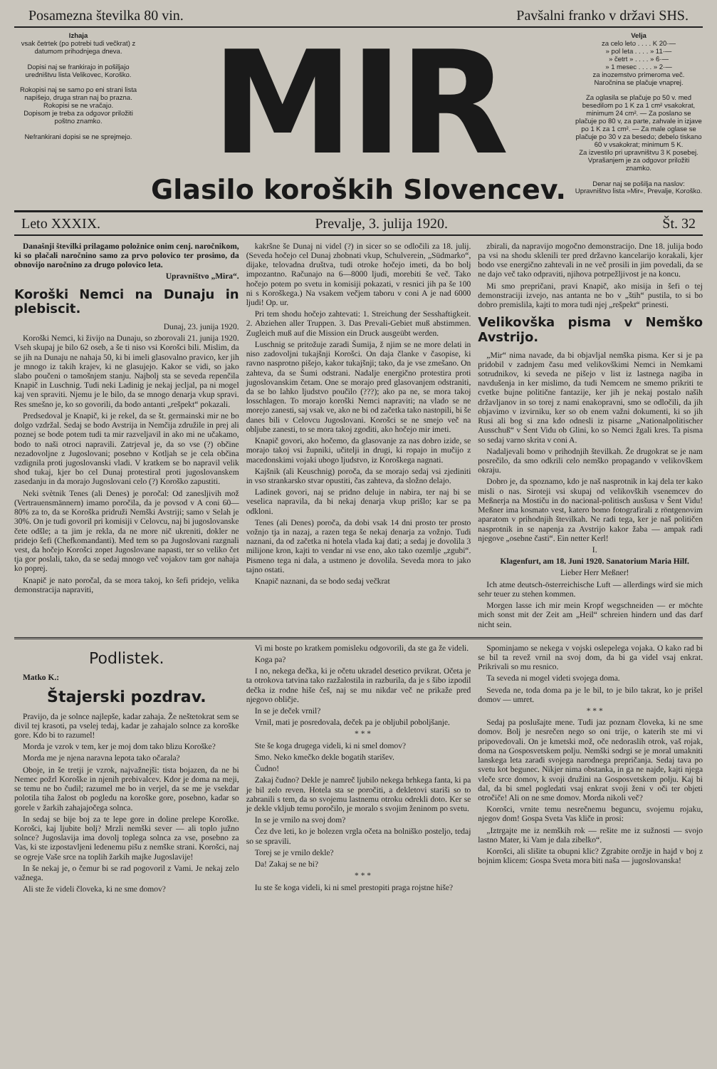Posamezna številka 80 vin. Pavšalni franko v državi SHS.
Izhaja
vsak četrtek (po potrebi tudi večkrat) z datumom prihodnjega dneva.
Dopisi naj se frankirajo in pošiljajo uredništvu lista Velikovec, Koroško.
Rokopisi naj se samo po eni strani lista napišejo, druga stran naj bo prazna.
Rokopisi se ne vračajo.
Dopisom je treba za odgovor priložiti poštno znamko.
Nefrankirani dopisi se ne sprejmejo.
MIR
Glasilo koroških Slovencev.
Velja
za celo leto . . . . K 20·—
» pol leta . . . . » 11·—
» četrt » . . . . » 6·—
» 1 mesec . . . . » 2·—
za inozemstvo primeroma več.
Naročnina se plačuje vnaprej.
Za oglasila se plačuje po 50 v. med besedilom po 1 K za 1 cm² vsakokrat, minimum 24 cm². — Za poslano se plačuje po 80 v, za parte, zahvale in izjave po 1 K za 1 cm². — Za male oglase se plačuje po 30 v za besedo; debelo tiskano 60 v vsakokrat; minimum 5 K.
Za izvestilo pri upravništvu 3 K posebej.
Vprašanjem je za odgovor priložiti znamko.
Denar naj se pošilja na naslov: Upravništvo lista »Mir«, Prevalje, Koroško.
Leto XXXIX. Prevalje, 3. julija 1920. Št. 32
Današnji številki prilagamo položnice onim cenj. naročnikom, ki so plačali naročnino samo za prvo polovico ter prosimo, da obnovijo naročnino za drugo polovico leta.
Upravništvo „Mira“.
Koroški Nemci na Dunaju in plebiscit.
Dunaj, 23. junija 1920.
Koroški Nemci, ki živijo na Dunaju, so zborovali 21. junija 1920. Vseh skupaj je bilo 62 oseb, a še ti niso vsi Korošci bili. Mislim, da se jih na Dunaju ne nahaja 50, ki bi imeli glasovalno pravico, ker jih je mnogo iz takih krajev, ki ne glasujejo. Kakor se vidi, so jako slabo poučeni o tamošnjem stanju. Najbolj sta se seveda repenčila Knapič in Luschnig. Tudi neki Ladinig je nekaj jecljal, pa ni mogel kaj ven spraviti. Njemu je le bilo, da se mnogo denarja vkup spravi. Res smešno je, ko so govorili, da bodo antanti „rešpekt“ pokazali.
Predsedoval je Knapič, ki je rekel, da se št. germainski mir ne bo dolgo vzdržal. Sedaj se bodo Avstrija in Nemčija združile in prej ali poznej se bode potem tudi ta mir razveljavil in ako mi ne učakamo, bodo to naši otroci napravili. Zatrjeval je, da so vse (?) občine nezadovoljne z Jugoslovani; posebno v Kotljah se je cela občina vzdignila proti jugoslovanski vladi. V kratkem se bo napravil velik shod tukaj, kjer bo cel Dunaj protestiral proti jugoslovanskem zasedanju in da morajo Jugoslovani celo (?) Koroško zapustiti.
Neki svètnik Tenes (ali Denes) je poročal: Od zanesljivih mož (Vertrauensmännern) imamo poročila, da je povsod v A coni 60—80% za to, da se Koroška pridruži Nemški Avstriji; samo v Selah je 30%. On je tudi govoril pri komisiji v Celovcu, naj bi jugoslovanske čete odšle; a ta jim je rekla, da ne more nič ukreniti, dokler ne pridejo šefi (Chefkomandanti). Med tem so pa Jugoslovani razgnali vest, da hočejo Korošci zopet Jugoslovane napasti, ter so veliko čet tja gor poslali, tako, da se sedaj mnogo več vojakov tam gor nahaja ko poprej.
Knapič je nato poročal, da se mora takoj, ko šefi pridejo, velika demonstracija napraviti,
kakršne še Dunaj ni videl (?) in sicer so se odločili za 18. julij. (Seveda hočejo cel Dunaj zbobnati vkup, Schulverein, „Südmarko“, dijake, telovadna društva, tudi otroke hočejo imeti, da bo bolj impozantno. Računajo na 6—8000 ljudi, morebiti še več. Tako hočejo potem po svetu in komisiji pokazati, v resnici jih pa še 100 ni s Koroškega.) Na vsakem večjem taboru v coni A je nad 6000 ljudi! Op. ur.
Pri tem shodu hočejo zahtevati: 1. Streichung der Sesshaftigkeit. 2. Abziehen aller Truppen. 3. Das Prevali-Gebiet muß abstimmen. Zugleich muß auf die Mission ein Druck ausgeübt werden.
Luschnig se pritožuje zaradi Šumija, ž njim se ne more delati in niso zadovoljni tukajšnji Korošci. On daja članke v časopise, ki ravno nasprotno pišejo, kakor tukajšnji; tako, da je vse zmešano. On zahteva, da se Šumi odstrani. Nadalje energično protestira proti jugoslovanskim četam. One se morajo pred glasovanjem odstraniti, da se bo lahko ljudstvo poučilo (???); ako pa ne, se mora takoj losschlagen. To morajo koroški Nemci napraviti; na vlado se ne morejo zanesti, saj vsak ve, ako ne bi od začetka tako nastopili, bi še danes bili v Celovcu Jugoslovani. Korošci se ne smejo več na obljube zanesti, to se mora takoj zgoditi, ako hočejo mir imeti.
Knapič govori, ako hočemo, da glasovanje za nas dobro izide, se morajo takoj vsi župniki, učitelji in drugi, ki ropajo in mučijo z macedonskimi vojaki ubogo ljudstvo, iz Koroškega nagnati.
Kajšnik (ali Keuschnig) poroča, da se morajo sedaj vsi zjediniti in vso strankarsko stvar opustiti, čas zahteva, da složno delajo.
Ladinek govori, naj se pridno deluje in nabira, ter naj bi se veselica napravila, da bi nekaj denarja vkup prišlo; kar se pa odkloni.
Tenes (ali Denes) poroča, da dobi vsak 14 dni prosto ter prosto vožnjo tja in nazaj, a razen tega še nekaj denarja za vožnjo. Tudi naznani, da od začetka ni hotela vlada kaj dati; a sedaj je dovolila 3 milijone kron, kajti to vendar ni vse eno, ako tako ozemlje „zgubi“. Pismeno tega ni dala, a ustmeno je dovolila. Seveda mora to jako tajno ostati.
Knapič naznani, da se bodo sedaj večkrat
zbirali, da napravijo mogočno demonstracijo. Dne 18. julija bodo pa vsi na shodu sklenili ter pred državno kancelarijo korakali, kjer bodo vse energično zahtevali in ne več prosili in jim povedali, da se ne dajo več tako odpraviti, njihova potrpežljivost je na koncu.
Mi smo prepričani, pravi Knapič, ako misija in šefi o tej demonstraciji izvejo, nas antanta ne bo v „štih“ pustila, to si bo dobro premislila, kajti to mora tudi njej „rešpekt“ prinesti.
Velikovška pisma v Nemško Avstrijo.
„Mir“ nima navade, da bi objavljal nemška pisma. Ker si je pa pridobil v zadnjem času med velikovškimi Nemci in Nemkami sotrudnikov, ki seveda ne pišejo v list iz lastnega nagiba in navdušenja in ker mislimo, da tudi Nemcem ne smemo prikriti te cvetke bujne politične fantazije, ker jih je nekaj postalo naših državljanov in so torej z nami enakopravni, smo se odločili, da jih objavimo v izvirniku, ker so ob enem važni dokumenti, ki so jih Rusi ali bog si zna kdo odnesli iz pisarne „Nationalpolitischer Ausschuß“ v Šent Vidu ob Glini, ko so Nemci žgali kres. Ta pisma so sedaj varno skrita v coni A.
Nadaljevali bomo v prihodnjih številkah. Že drugokrat se je nam posrečilo, da smo odkrili celo nemško propagando v velikovškem okraju.
Dobro je, da spoznamo, kdo je naš nasprotnik in kaj dela ter kako misli o nas. Siroteji vsi skupaj od velikovških vsenemcev do Meßnerja na Mostiču in do nacional-politisch ausšusa v Šent Vidu! Meßner ima kosmato vest, katero bomo fotografirali z röntgenovim aparatom v prihodnjih številkah. Ne radi tega, ker je naš političen nasprotnik in se napenja za Avstrijo kakor žaba — ampak radi njegove „osebne časti“. Ein netter Kerl!
I.
Klagenfurt, am 18. Juni 1920. Sanatorium Maria Hilf.
Lieber Herr Meßner!
Ich atme deutsch-österreichische Luft — allerdings wird sie mich sehr teuer zu stehen kommen.
Morgen lasse ich mir mein Kropf wegschneiden — er möchte mich sonst mit der Zeit am „Heil“ schreien hindern und das darf nicht sein.
Podlistek.
Matko K.:
Štajerski pozdrav.
Pravijo, da je solnce najlepše, kadar zahaja. Že neštetokrat sem se divil tej krasoti, pa vselej tedaj, kadar je zahajalo solnce za koroške gore. Kdo bi to razumel!
Morda je vzrok v tem, ker je moj dom tako blizu Koroške?
Morda me je njena naravna lepota tako očarala?
Oboje, in še tretji je vzrok, najvažnejši: tista bojazen, da ne bi Nemec požrl Koroške in njenih prebivalcev. Kdor je doma na meji, se temu ne bo čudil; razumel me bo in verjel, da se me je vsekdar polotila tiha žalost ob pogledu na koroške gore, posebno, kadar so gorele v žarkih zahajajočega solnca.
In sedaj se bije boj za te lepe gore in doline prelepe Koroške. Korošci, kaj ljubite bolj? Mrzli nemški sever — ali toplo južno solnce? Jugoslavija ima dovolj toplega solnca za vse, posebno za Vas, ki ste izpostavljeni ledenemu pišu z nemške strani. Korošci, naj se ogreje Vaše srce na toplih žarkih majke Jugoslavije!
In še nekaj je, o čemur bi se rad pogovoril z Vami. Je nekaj zelo važnega.
Ali ste že videli človeka, ki ne sme domov?
Vi mi boste po kratkem pomisleku odgovorili, da ste ga že videli.
Koga pa?
I no, nekega dečka, ki je očetu ukradel desetico prvikrat. Očeta je ta otrokova tatvina tako razžalostila in razburila, da je s šibo izpodil dečka iz rodne hiše češ, naj se mu nikdar več ne prikaže pred njegovo obličje.
In se je deček vrnil?
Vrnil, mati je posredovala, deček pa je obljubil poboljšanje.
* * *
Ste še koga drugega videli, ki ni smel domov?
Smo. Neko kmečko dekle bogatih starišev.
Čudno!
Zakaj čudno? Dekle je namreč ljubilo nekega brhkega fanta, ki pa je bil zelo reven. Hotela sta se poročiti, a dekletovi stariši so to zabranili s tem, da so svojemu lastnemu otroku odrekli doto. Ker se je dekle vkljub temu poročilo, je moralo s svojim ženinom po svetu.
In se je vrnilo na svoj dom?
Čez dve leti, ko je bolezen vrgla očeta na bolniško posteljo, tedaj so se spravili.
Torej se je vrnilo dekle?
Da! Zakaj se ne bi?
* * *
Iu ste še koga videli, ki ni smel prestopiti praga rojstne hiše?
Spominjamo se nekega v vojski oslepelega vojaka. O kako rad bi se bil ta revež vrnil na svoj dom, da bi ga videl vsaj enkrat. Prikrivali so mu resnico.
Ta seveda ni mogel videti svojega doma.
Seveda ne, toda doma pa je le bil, to je bilo takrat, ko je prišel domov — umret.
* * *
Sedaj pa poslušajte mene. Tudi jaz poznam človeka, ki ne sme domov. Bolj je nesrečen nego so oni trije, o katerih ste mi vi pripovedovali. On je kmetski mož, oče nedoraslih otrok, vaš rojak, doma na Gosposvetskem polju. Nemški sodrgi se je moral umakniti lanskega leta zaradi svojega narodnega prepričanja. Sedaj tava po svetu kot begunec. Nikjer nima obstanka, in ga ne najde, kajti njega vleče srce domov, k svoji družini na Gosposvetskem polju. Kaj bi dal, da bi smel pogledati vsaj enkrat svoji ženi v oči ter objeti otročiče! Ali on ne sme domov. Morda nikoli več?
Korošci, vrnite temu nesrečnemu beguncu, svojemu rojaku, njegov dom! Gospa Sveta Vas kliče in prosi:
„Iztrgajte me iz nemških rok — rešite me iz sužnosti — svojo lastno Mater, ki Vam je dala zibelko“.
Korošci, ali slišite ta obupni klic? Zgrabite orožje in hajd v boj z bojnim klicem: Gospa Sveta mora biti naša — jugoslovanska!